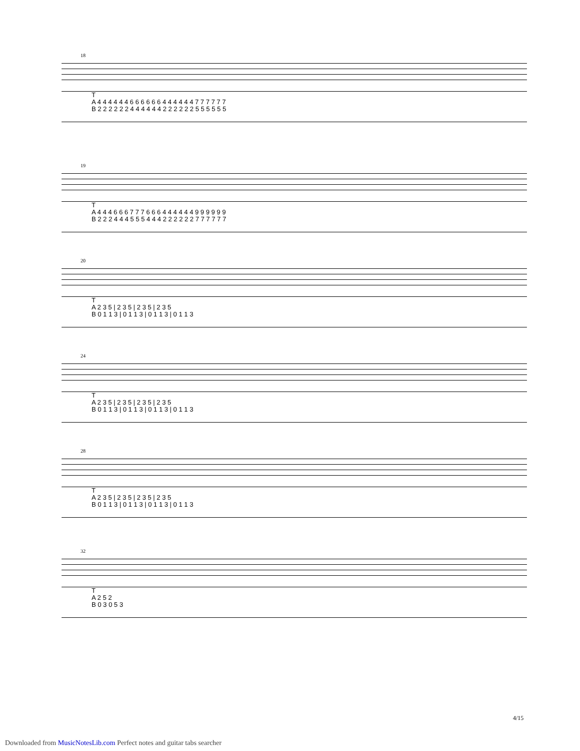18
T
A 4 4 4 4 4 4 6 6 6 6 6 6 4 4 4 4 4 4 7 7 7 7 7 7
B 2 2 2 2 2 2 4 4 4 4 4 4 2 2 2 2 2 2 5 5 5 5 5 5
19
T
A 4 4 4 6 6 6 7 7 7 6 6 6 4 4 4 4 4 4 9 9 9 9 9 9
B 2 2 2 4 4 4 5 5 5 4 4 4 2 2 2 2 2 2 7 7 7 7 7 7
20
T
A 2 3 5 | 2 3 5 | 2 3 5 | 2 3 5
B 0 1 1 3 | 0 1 1 3 | 0 1 1 3 | 0 1 1 3
24
T
A 2 3 5 | 2 3 5 | 2 3 5 | 2 3 5
B 0 1 1 3 | 0 1 1 3 | 0 1 1 3 | 0 1 1 3
28
T
A 2 3 5 | 2 3 5 | 2 3 5 | 2 3 5
B 0 1 1 3 | 0 1 1 3 | 0 1 1 3 | 0 1 1 3
32
T
A 2 5 2
B 0 3 0 5 3
4/15
Downloaded from MusicNotesLib.com Perfect notes and guitar tabs searcher